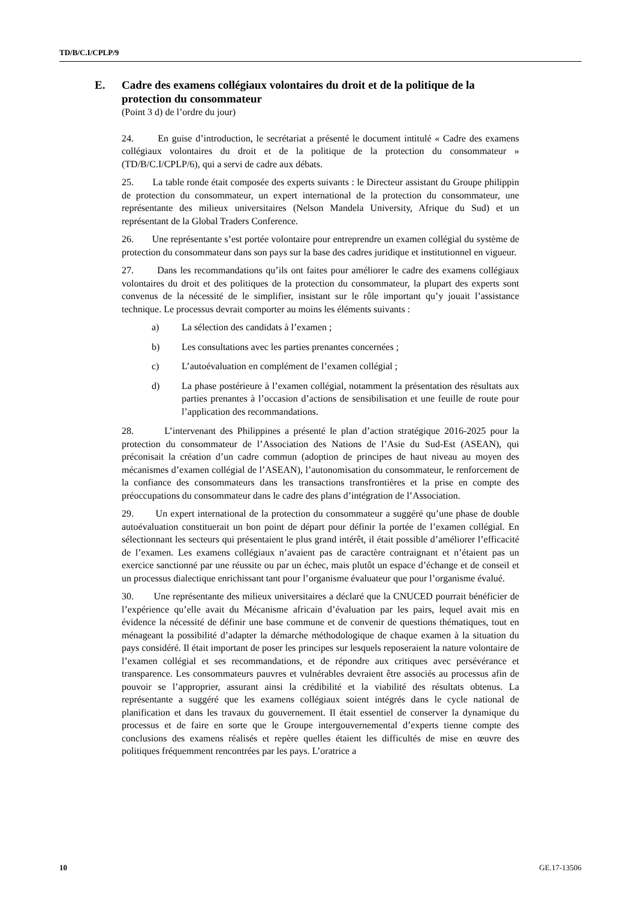TD/B/C.I/CPLP/9
E. Cadre des examens collégiaux volontaires du droit et de la politique de la protection du consommateur
(Point 3 d) de l’ordre du jour)
24. En guise d’introduction, le secrétariat a présenté le document intitulé « Cadre des examens collégiaux volontaires du droit et de la politique de la protection du consommateur » (TD/B/C.I/CPLP/6), qui a servi de cadre aux débats.
25. La table ronde était composée des experts suivants : le Directeur assistant du Groupe philippin de protection du consommateur, un expert international de la protection du consommateur, une représentante des milieux universitaires (Nelson Mandela University, Afrique du Sud) et un représentant de la Global Traders Conference.
26. Une représentante s’est portée volontaire pour entreprendre un examen collégial du système de protection du consommateur dans son pays sur la base des cadres juridique et institutionnel en vigueur.
27. Dans les recommandations qu’ils ont faites pour améliorer le cadre des examens collégiaux volontaires du droit et des politiques de la protection du consommateur, la plupart des experts sont convenus de la nécessité de le simplifier, insistant sur le rôle important qu’y jouait l’assistance technique. Le processus devrait comporter au moins les éléments suivants :
a) La sélection des candidats à l’examen ;
b) Les consultations avec les parties prenantes concernées ;
c) L’autoévaluation en complément de l’examen collégial ;
d) La phase postérieure à l’examen collégial, notamment la présentation des résultats aux parties prenantes à l’occasion d’actions de sensibilisation et une feuille de route pour l’application des recommandations.
28. L’intervenant des Philippines a présenté le plan d’action stratégique 2016-2025 pour la protection du consommateur de l’Association des Nations de l’Asie du Sud-Est (ASEAN), qui préconisait la création d’un cadre commun (adoption de principes de haut niveau au moyen des mécanismes d’examen collégial de l’ASEAN), l’autonomisation du consommateur, le renforcement de la confiance des consommateurs dans les transactions transfrontières et la prise en compte des préoccupations du consommateur dans le cadre des plans d’intégration de l’Association.
29. Un expert international de la protection du consommateur a suggéré qu’une phase de double autoévaluation constituerait un bon point de départ pour définir la portée de l’examen collégial. En sélectionnant les secteurs qui présentaient le plus grand intérêt, il était possible d’améliorer l’efficacité de l’examen. Les examens collégiaux n’avaient pas de caractère contraignant et n’étaient pas un exercice sanctionné par une réussite ou par un échec, mais plutôt un espace d’échange et de conseil et un processus dialectique enrichissant tant pour l’organisme évaluateur que pour l’organisme évalué.
30. Une représentante des milieux universitaires a déclaré que la CNUCED pourrait bénéficier de l’expérience qu’elle avait du Mécanisme africain d’évaluation par les pairs, lequel avait mis en évidence la nécessité de définir une base commune et de convenir de questions thématiques, tout en ménageant la possibilité d’adapter la démarche méthodologique de chaque examen à la situation du pays considéré. Il était important de poser les principes sur lesquels reposeraient la nature volontaire de l’examen collégial et ses recommandations, et de répondre aux critiques avec persévérance et transparence. Les consommateurs pauvres et vulnérables devraient être associés au processus afin de pouvoir se l’approprier, assurant ainsi la crédibilité et la viabilité des résultats obtenus. La représentante a suggéré que les examens collégiaux soient intégrés dans le cycle national de planification et dans les travaux du gouvernement. Il était essentiel de conserver la dynamique du processus et de faire en sorte que le Groupe intergouvernemental d’experts tienne compte des conclusions des examens réalisés et repère quelles étaient les difficultés de mise en œuvre des politiques fréquemment rencontrées par les pays. L’oratrice a
10 GE.17-13506